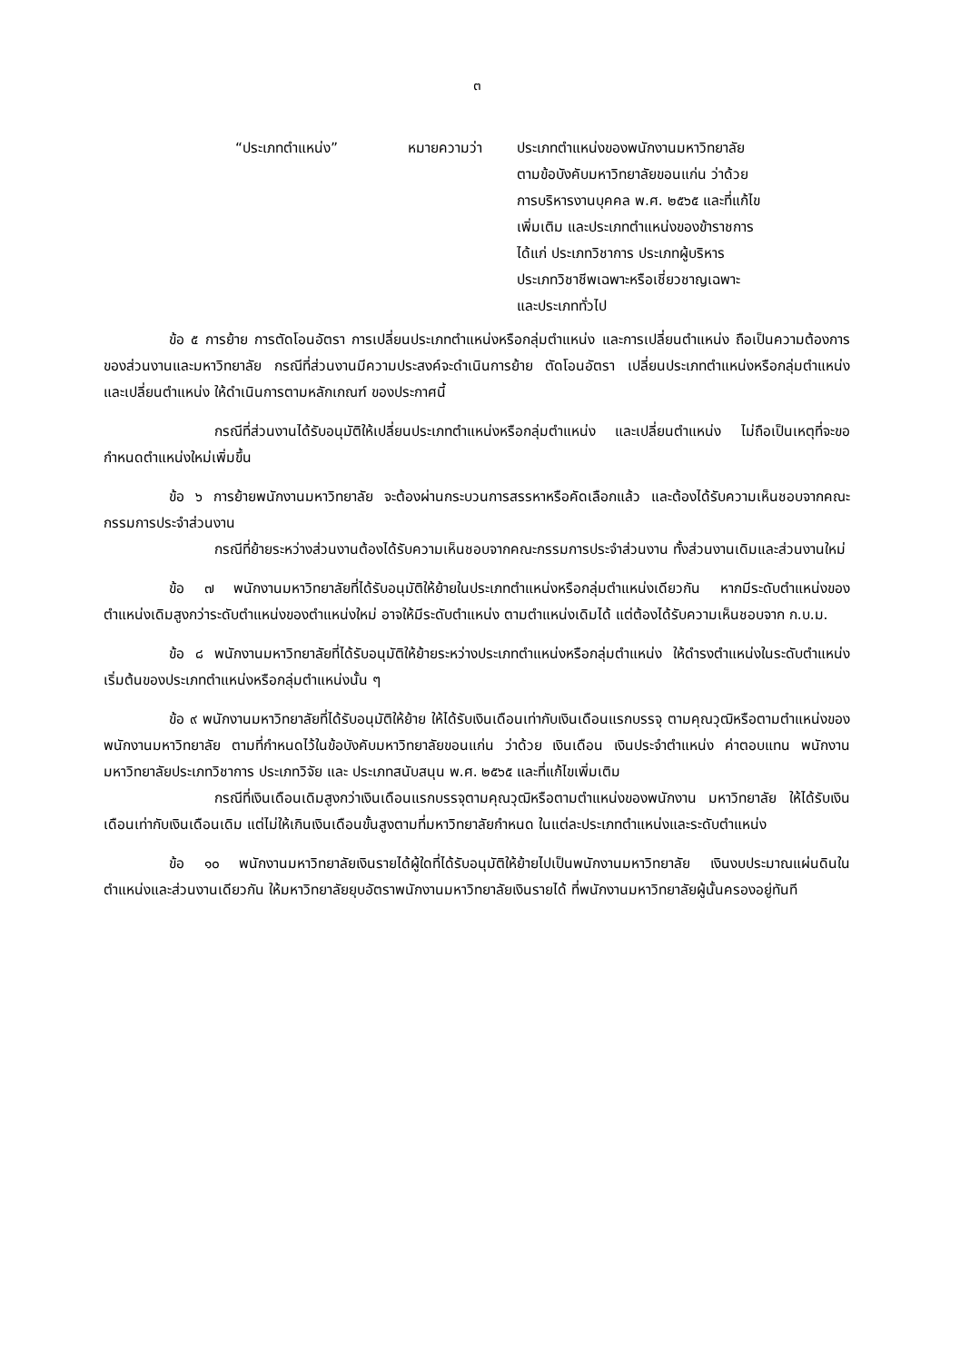๓
“ประเภทตำแหน่ง” หมายความว่า ประเภทตำแหน่งของพนักงานมหาวิทยาลัย
ตามข้อบังคับมหาวิทยาลัยขอนแก่น ว่าด้วย
การบริหารงานบุคคล พ.ศ. ๒๕๖๕ และที่แก้ไข
เพิ่มเติม และประเภทตำแหน่งของข้าราชการ
ได้แก่ ประเภทวิชาการ ประเภทผู้บริหาร
ประเภทวิชาชีพเฉพาะหรือเชี่ยวชาญเฉพาะ
และประเภททั่วไป
ข้อ ๕ การย้าย การตัดโอนอัตรา การเปลี่ยนประเภทตำแหน่งหรือกลุ่มตำแหน่ง และการเปลี่ยนตำแหน่ง ถือเป็นความต้องการของส่วนงานและมหาวิทยาลัย กรณีที่ส่วนงานมีความประสงค์จะดำเนินการย้าย ตัดโอนอัตรา เปลี่ยนประเภทตำแหน่งหรือกลุ่มตำแหน่ง และเปลี่ยนตำแหน่ง ให้ดำเนินการตามหลักเกณฑ์ ของประกาศนี้
กรณีที่ส่วนงานได้รับอนุมัติให้เปลี่ยนประเภทตำแหน่งหรือกลุ่มตำแหน่ง และเปลี่ยนตำแหน่ง ไม่ถือเป็นเหตุที่จะขอกำหนดตำแหน่งใหม่เพิ่มขึ้น
ข้อ ๖ การย้ายพนักงานมหาวิทยาลัย จะต้องผ่านกระบวนการสรรหาหรือคัดเลือกแล้ว และต้องได้รับความเห็นชอบจากคณะกรรมการประจำส่วนงาน
กรณีที่ย้ายระหว่างส่วนงานต้องได้รับความเห็นชอบจากคณะกรรมการประจำส่วนงาน ทั้งส่วนงานเดิมและส่วนงานใหม่
ข้อ ๗ พนักงานมหาวิทยาลัยที่ได้รับอนุมัติให้ย้ายในประเภทตำแหน่งหรือกลุ่มตำแหน่งเดียวกัน หากมีระดับตำแหน่งของตำแหน่งเดิมสูงกว่าระดับตำแหน่งของตำแหน่งใหม่ อาจให้มีระดับตำแหน่ง ตามตำแหน่งเดิมได้ แต่ต้องได้รับความเห็นชอบจาก ก.บ.ม.
ข้อ ๘ พนักงานมหาวิทยาลัยที่ได้รับอนุมัติให้ย้ายระหว่างประเภทตำแหน่งหรือกลุ่มตำแหน่ง ให้ดำรงตำแหน่งในระดับตำแหน่งเริ่มต้นของประเภทตำแหน่งหรือกลุ่มตำแหน่งนั้น ๆ
ข้อ ๙ พนักงานมหาวิทยาลัยที่ได้รับอนุมัติให้ย้าย ให้ได้รับเงินเดือนเท่ากับเงินเดือนแรกบรรจุ ตามคุณวุฒิหรือตามตำแหน่งของพนักงานมหาวิทยาลัย ตามที่กำหนดไว้ในข้อบังคับมหาวิทยาลัยขอนแก่น ว่าด้วย เงินเดือน เงินประจำตำแหน่ง ค่าตอบแทน พนักงานมหาวิทยาลัยประเภทวิชาการ ประเภทวิจัย และ ประเภทสนับสนุน พ.ศ. ๒๕๖๕ และที่แก้ไขเพิ่มเติม
กรณีที่เงินเดือนเดิมสูงกว่าเงินเดือนแรกบรรจุตามคุณวุฒิหรือตามตำแหน่งของพนักงาน มหาวิทยาลัย ให้ได้รับเงินเดือนเท่ากับเงินเดือนเดิม แต่ไม่ให้เกินเงินเดือนขั้นสูงตามที่มหาวิทยาลัยกำหนด ในแต่ละประเภทตำแหน่งและระดับตำแหน่ง
ข้อ ๑๐ พนักงานมหาวิทยาลัยเงินรายได้ผู้ใดที่ได้รับอนุมัติให้ย้ายไปเป็นพนักงานมหาวิทยาลัย เงินงบประมาณแผ่นดินในตำแหน่งและส่วนงานเดียวกัน ให้มหาวิทยาลัยยุบอัตราพนักงานมหาวิทยาลัยเงินรายได้ ที่พนักงานมหาวิทยาลัยผู้นั้นครองอยู่ทันที